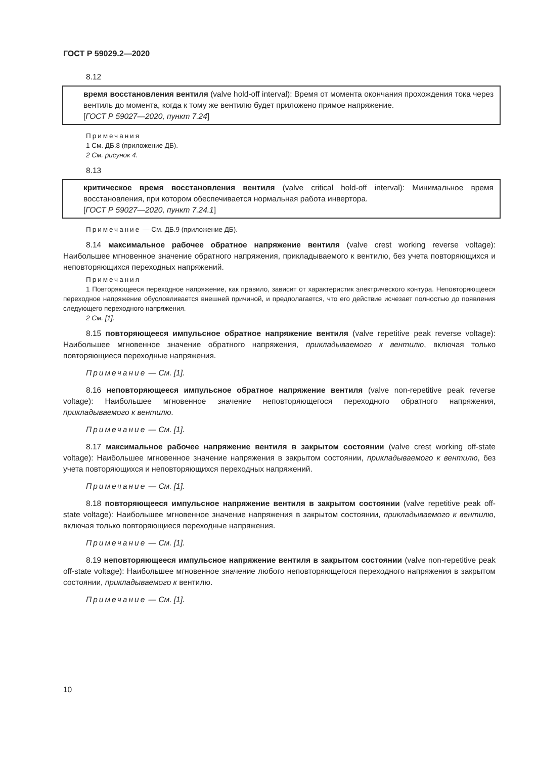ГОСТ Р 59029.2—2020
8.12
время восстановления вентиля (valve hold-off interval): Время от момента окончания прохождения тока через вентиль до момента, когда к тому же вентилю будет приложено прямое напряжение.
[ГОСТ Р 59027—2020, пункт 7.24]
Примечания
1 См. ДБ.8 (приложение ДБ).
2 См. рисунок 4.
8.13
критическое время восстановления вентиля (valve critical hold-off interval): Минимальное время восстановления, при котором обеспечивается нормальная работа инвертора.
[ГОСТ Р 59027—2020, пункт 7.24.1]
Примечание — См. ДБ.9 (приложение ДБ).
8.14 максимальное рабочее обратное напряжение вентиля (valve crest working reverse voltage): Наибольшее мгновенное значение обратного напряжения, прикладываемого к вентилю, без учета повторяющихся и неповторяющихся переходных напряжений.
Примечания
1 Повторяющееся переходное напряжение, как правило, зависит от характеристик электрического контура. Неповторяющееся переходное напряжение обусловливается внешней причиной, и предполагается, что его действие исчезает полностью до появления следующего переходного напряжения.
2 См. [1].
8.15 повторяющееся импульсное обратное напряжение вентиля (valve repetitive peak reverse voltage): Наибольшее мгновенное значение обратного напряжения, прикладываемого к вентилю, включая только повторяющиеся переходные напряжения.
Примечание — См. [1].
8.16 неповторяющееся импульсное обратное напряжение вентиля (valve non-repetitive peak reverse voltage): Наибольшее мгновенное значение неповторяющегося переходного обратного напряжения, прикладываемого к вентилю.
Примечание — См. [1].
8.17 максимальное рабочее напряжение вентиля в закрытом состоянии (valve crest working off-state voltage): Наибольшее мгновенное значение напряжения в закрытом состоянии, прикладываемого к вентилю, без учета повторяющихся и неповторяющихся переходных напряжений.
Примечание — См. [1].
8.18 повторяющееся импульсное напряжение вентиля в закрытом состоянии (valve repetitive peak off-state voltage): Наибольшее мгновенное значение напряжения в закрытом состоянии, прикладываемого к вентилю, включая только повторяющиеся переходные напряжения.
Примечание — См. [1].
8.19 неповторяющееся импульсное напряжение вентиля в закрытом состоянии (valve non-repetitive peak off-state voltage): Наибольшее мгновенное значение любого неповторяющегося переходного напряжения в закрытом состоянии, прикладываемого к вентилю.
Примечание — См. [1].
10